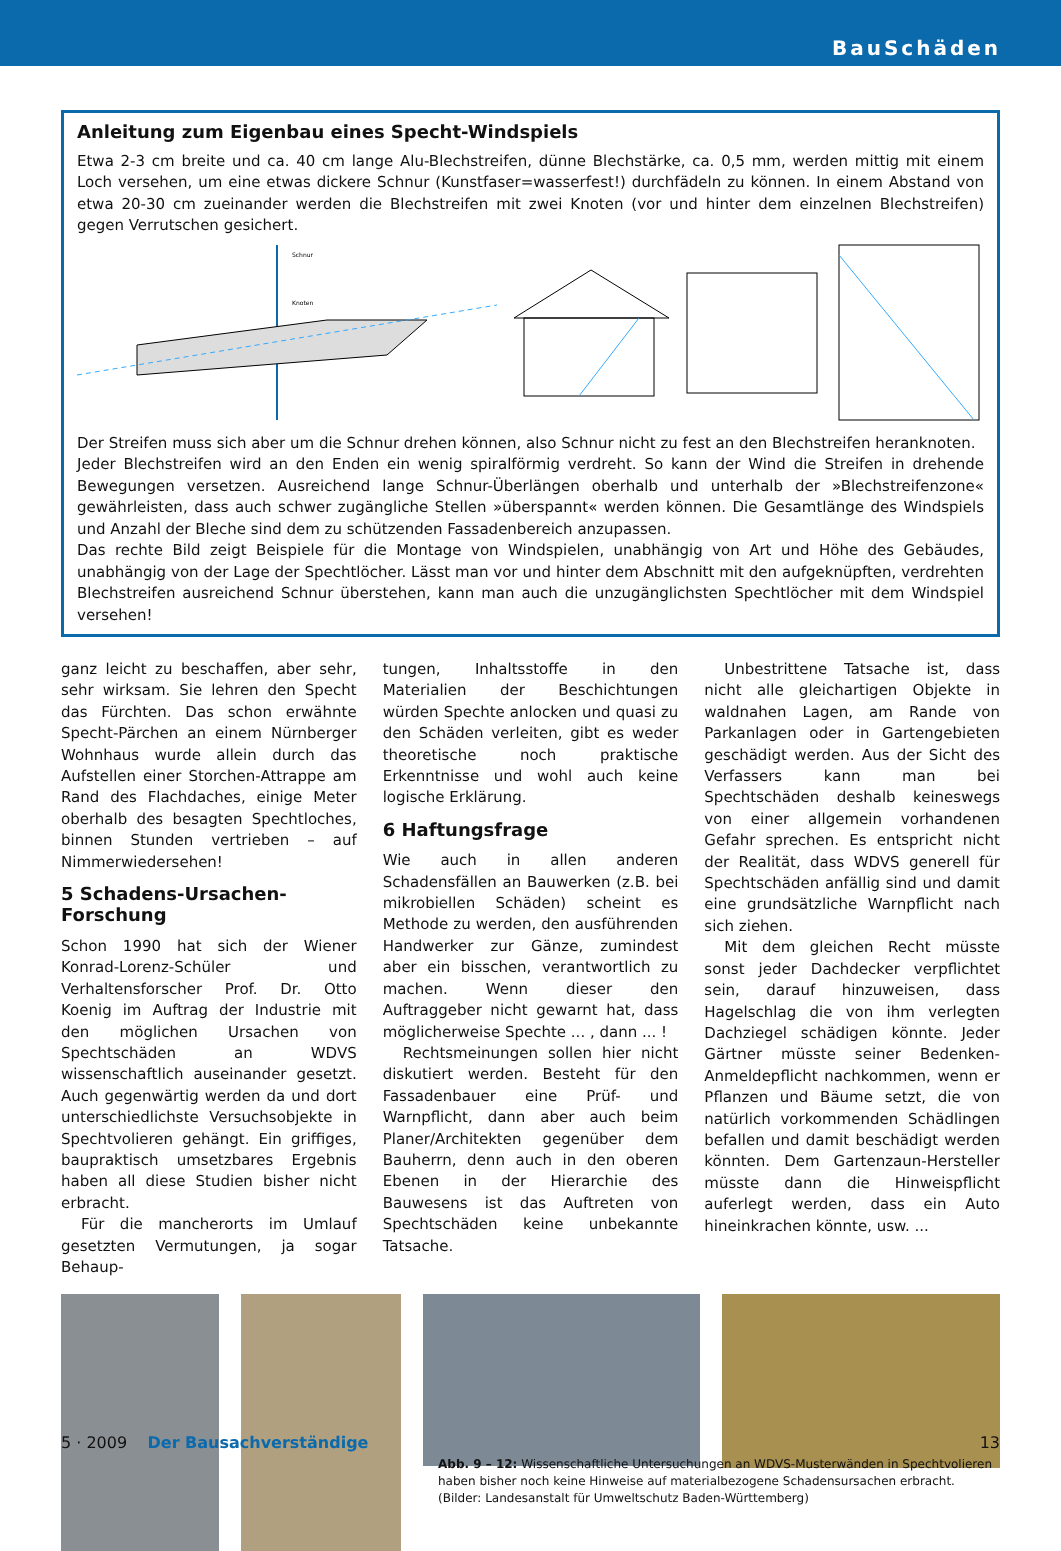BauSchäden
Anleitung zum Eigenbau eines Specht-Windspiels
Etwa 2-3 cm breite und ca. 40 cm lange Alu-Blechstreifen, dünne Blechstärke, ca. 0,5 mm, werden mittig mit einem Loch versehen, um eine etwas dickere Schnur (Kunstfaser=wasserfest!) durchfädeln zu können. In einem Abstand von etwa 20-30 cm zueinander werden die Blechstreifen mit zwei Knoten (vor und hinter dem einzelnen Blechstreifen) gegen Verrutschen gesichert.
Schnur
Knoten
Der Streifen muss sich aber um die Schnur drehen können, also Schnur nicht zu fest an den Blechstreifen heranknoten.
Jeder Blechstreifen wird an den Enden ein wenig spiralförmig verdreht. So kann der Wind die Streifen in drehende Bewegungen versetzen. Ausreichend lange Schnur-Überlängen oberhalb und unterhalb der »Blechstreifenzone« gewährleisten, dass auch schwer zugängliche Stellen »überspannt« werden können. Die Gesamtlänge des Windspiels und Anzahl der Bleche sind dem zu schützenden Fassadenbereich anzupassen.
Das rechte Bild zeigt Beispiele für die Montage von Windspielen, unabhängig von Art und Höhe des Gebäudes, unabhängig von der Lage der Spechtlöcher. Lässt man vor und hinter dem Abschnitt mit den aufgeknüpften, verdrehten Blechstreifen ausreichend Schnur überstehen, kann man auch die unzugänglichsten Spechtlöcher mit dem Windspiel versehen!
ganz leicht zu beschaffen, aber sehr, sehr wirksam. Sie lehren den Specht das Fürchten. Das schon erwähnte Specht-Pärchen an einem Nürnberger Wohnhaus wurde allein durch das Aufstellen einer Storchen-Attrappe am Rand des Flachdaches, einige Meter oberhalb des besagten Spechtloches, binnen Stunden vertrieben – auf Nimmerwiedersehen!
5 Schadens-Ursachen-Forschung
Schon 1990 hat sich der Wiener Konrad-Lorenz-Schüler und Verhaltensforscher Prof. Dr. Otto Koenig im Auftrag der Industrie mit den möglichen Ursachen von Spechtschäden an WDVS wissenschaftlich auseinander gesetzt. Auch gegenwärtig werden da und dort unterschiedlichste Versuchsobjekte in Spechtvolieren gehängt. Ein griffiges, baupraktisch umsetzbares Ergebnis haben all diese Studien bisher nicht erbracht.
Für die mancherorts im Umlauf gesetzten Vermutungen, ja sogar Behaup-
tungen, Inhaltsstoffe in den Materialien der Beschichtungen würden Spechte anlocken und quasi zu den Schäden verleiten, gibt es weder theoretische noch praktische Erkenntnisse und wohl auch keine logische Erklärung.
6 Haftungsfrage
Wie auch in allen anderen Schadensfällen an Bauwerken (z.B. bei mikrobiellen Schäden) scheint es Methode zu werden, den ausführenden Handwerker zur Gänze, zumindest aber ein bisschen, verantwortlich zu machen. Wenn dieser den Auftraggeber nicht gewarnt hat, dass möglicherweise Spechte ... , dann ... !
Rechtsmeinungen sollen hier nicht diskutiert werden. Besteht für den Fassadenbauer eine Prüf- und Warnpflicht, dann aber auch beim Planer/Architekten gegenüber dem Bauherrn, denn auch in den oberen Ebenen in der Hierarchie des Bauwesens ist das Auftreten von Spechtschäden keine unbekannte Tatsache.
Unbestrittene Tatsache ist, dass nicht alle gleichartigen Objekte in waldnahen Lagen, am Rande von Parkanlagen oder in Gartengebieten geschädigt werden. Aus der Sicht des Verfassers kann man bei Spechtschäden deshalb keineswegs von einer allgemein vorhandenen Gefahr sprechen. Es entspricht nicht der Realität, dass WDVS generell für Spechtschäden anfällig sind und damit eine grundsätzliche Warnpflicht nach sich ziehen.
Mit dem gleichen Recht müsste sonst jeder Dachdecker verpflichtet sein, darauf hinzuweisen, dass Hagelschlag die von ihm verlegten Dachziegel schädigen könnte. Jeder Gärtner müsste seiner Bedenken-Anmeldepflicht nachkommen, wenn er Pflanzen und Bäume setzt, die von natürlich vorkommenden Schädlingen befallen und damit beschädigt werden könnten. Dem Gartenzaun-Hersteller müsste dann die Hinweispflicht auferlegt werden, dass ein Auto hineinkrachen könnte, usw. ...
Abb. 9 – 12: Wissenschaftliche Untersuchungen an WDVS-Musterwänden in Spechtvolieren haben bisher noch keine Hinweise auf materialbezogene Schadensursachen erbracht.
(Bilder: Landesanstalt für Umweltschutz Baden-Württemberg)
5 · 2009 Der Bausachverständige 13